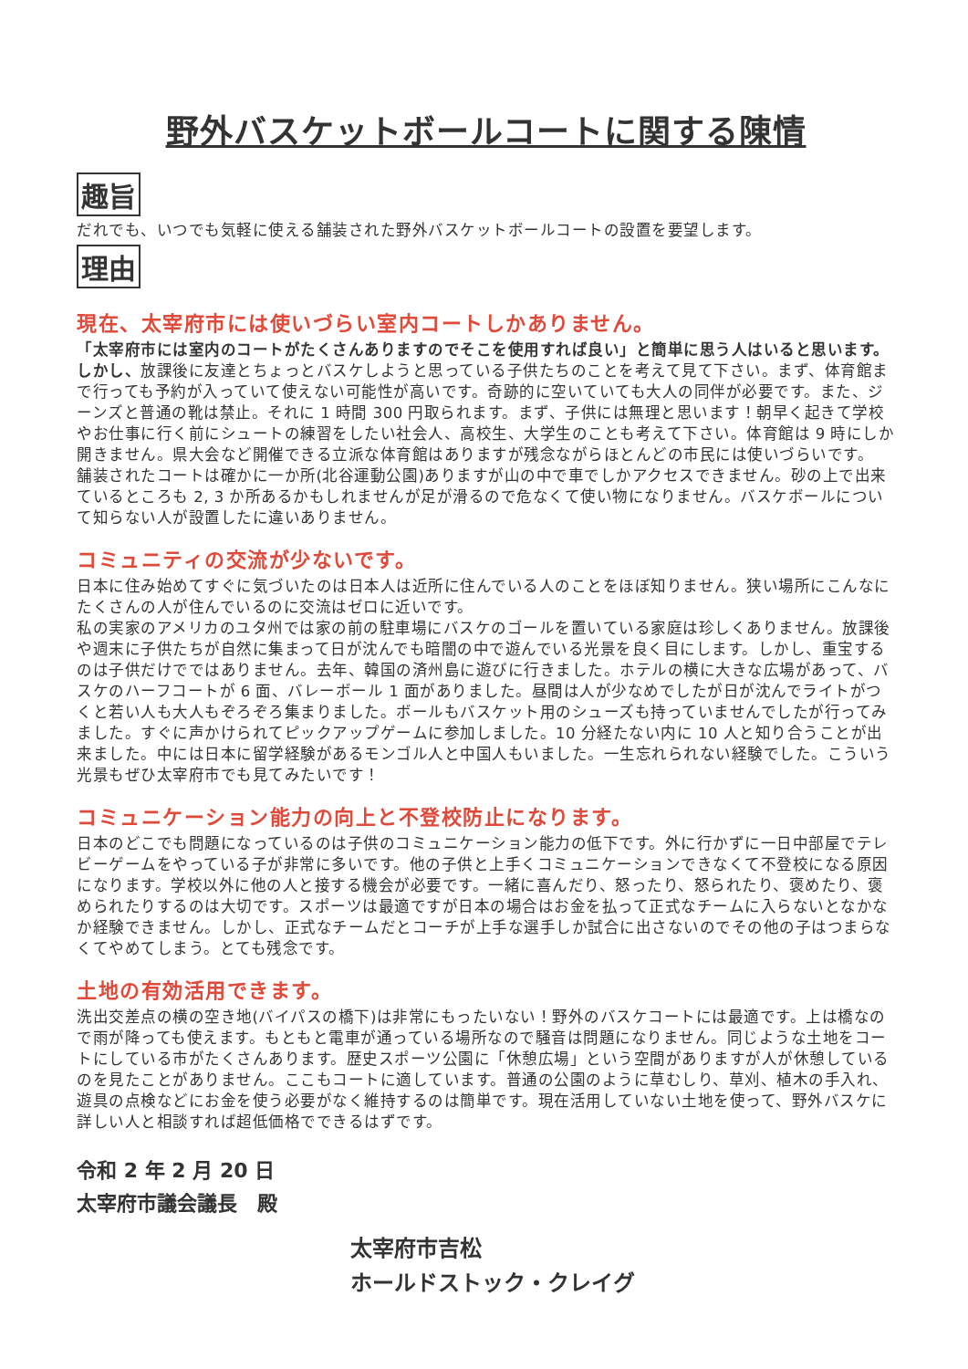野外バスケットボールコートに関する陳情
趣旨
だれでも、いつでも気軽に使える舗装された野外バスケットボールコートの設置を要望します。
理由
現在、太宰府市には使いづらい室内コートしかありません。
「太宰府市には室内のコートがたくさんありますのでそこを使用すれば良い」と簡単に思う人はいると思います。しかし、放課後に友達とちょっとバスケしようと思っている子供たちのことを考えて見て下さい。まず、体育館まで行っても予約が入っていて使えない可能性が高いです。奇跡的に空いていても大人の同伴が必要です。また、ジーンズと普通の靴は禁止。それに 1 時間 300 円取られます。まず、子供には無理と思います！朝早く起きて学校やお仕事に行く前にシュートの練習をしたい社会人、高校生、大学生のことも考えて下さい。体育館は 9 時にしか開きません。県大会など開催できる立派な体育館はありますが残念ながらほとんどの市民には使いづらいです。
舗装されたコートは確かに一か所(北谷運動公園)ありますが山の中で車でしかアクセスできません。砂の上で出来ているところも 2, 3 か所あるかもしれませんが足が滑るので危なくて使い物になりません。バスケボールについて知らない人が設置したに違いありません。
コミュニティの交流が少ないです。
日本に住み始めてすぐに気づいたのは日本人は近所に住んでいる人のことをほぼ知りません。狭い場所にこんなにたくさんの人が住んでいるのに交流はゼロに近いです。
私の実家のアメリカのユタ州では家の前の駐車場にバスケのゴールを置いている家庭は珍しくありません。放課後や週末に子供たちが自然に集まって日が沈んでも暗闇の中で遊んでいる光景を良く目にします。しかし、重宝するのは子供だけでではありません。去年、韓国の済州島に遊びに行きました。ホテルの横に大きな広場があって、バスケのハーフコートが 6 面、バレーボール 1 面がありました。昼間は人が少なめでしたが日が沈んでライトがつくと若い人も大人もぞろぞろ集まりました。ボールもバスケット用のシューズも持っていませんでしたが行ってみました。すぐに声かけられてピックアップゲームに参加しました。10 分経たない内に 10 人と知り合うことが出来ました。中には日本に留学経験があるモンゴル人と中国人もいました。一生忘れられない経験でした。こういう光景もぜひ太宰府市でも見てみたいです！
コミュニケーション能力の向上と不登校防止になります。
日本のどこでも問題になっているのは子供のコミュニケーション能力の低下です。外に行かずに一日中部屋でテレビーゲームをやっている子が非常に多いです。他の子供と上手くコミュニケーションできなくて不登校になる原因になります。学校以外に他の人と接する機会が必要です。一緒に喜んだり、怒ったり、怒られたり、褒めたり、褒められたりするのは大切です。スポーツは最適ですが日本の場合はお金を払って正式なチームに入らないとなかなか経験できません。しかし、正式なチームだとコーチが上手な選手しか試合に出さないのでその他の子はつまらなくてやめてしまう。とても残念です。
土地の有効活用できます。
洗出交差点の横の空き地(バイパスの橋下)は非常にもったいない！野外のバスケコートには最適です。上は橋なので雨が降っても使えます。もともと電車が通っている場所なので騒音は問題になりません。同じような土地をコートにしている市がたくさんあります。歴史スポーツ公園に「休憩広場」という空間がありますが人が休憩しているのを見たことがありません。ここもコートに適しています。普通の公園のように草むしり、草刈、植木の手入れ、遊具の点検などにお金を使う必要がなく維持するのは簡単です。現在活用していない土地を使って、野外バスケに詳しい人と相談すれば超低価格でできるはずです。
令和 2 年 2 月 20 日
太宰府市議会議長　殿
太宰府市吉松
ホールドストック・クレイグ